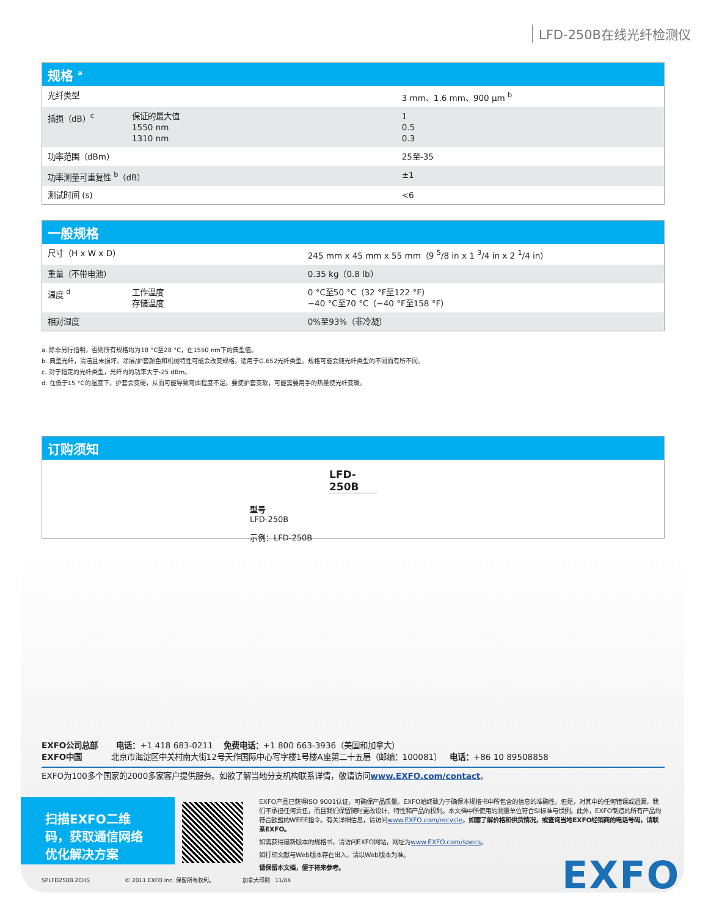LFD-250B在线光纤检测仪
规格 <sup>a</sup>
| 光纤类型 | | 3 mm、1.6 mm、900 μm <sup>b</sup> |
| 插损（dB）<sup>c</sup> | 保证的最大值 1550 nm 1310 nm | 1 0.5 0.3 |
| 功率范围（dBm） | | 25至-35 |
| 功率测量可重复性 <sup>b</sup>（dB） | | ±1 |
| 测试时间 (s) | | <6 |
一般规格
| 尺寸（H x W x D） | | 245 mm x 45 mm x 55 mm（9 <sup>5</sup>/8 in x 1 <sup>3</sup>/4 in x 2 <sup>1</sup>/4 in） |
| 重量（不带电池） | | 0.35 kg（0.8 lb） |
| 温度 <sup>d</sup> | 工作温度 存储温度 | 0 °C至50 °C（32 °F至122 °F） −40 °C至70 °C（−40 °F至158 °F） |
| 相对湿度 | | 0%至93%（非冷凝） |
a. 除非另行指明，否则所有规格均为18 °C至28 °C，在1550 nm下的典型值。
b. 典型光纤，清洁且未损坏。涂层/护套颜色和机械特性可能会改变规格。适用于G.652光纤类型。规格可能会随光纤类型的不同而有所不同。
c. 对于指定的光纤类型，光纤内的功率大于-25 dBm。
d. 在低于15 °C的温度下，护套会变硬，从而可能导致弯曲程度不足。要使护套变软，可能需要用手的热量使光纤变暖。
订购须知
LFD-250B
型号
LFD-250B
示例：LFD-250B
EXFO公司总部 电话：+1 418 683-0211 免费电话：+1 800 663-3936（美国和加拿大）
EXFO中国 北京市海淀区中关村南大街12号天作国际中心写字楼1号楼A座第二十五层（邮编：100081） 电话：+86 10 89508858
EXFO为100多个国家的2000多家客户提供服务。如欲了解当地分支机构联系详情，敬请访问www.EXFO.com/contact。
扫描EXFO二维码，获取通信网络优化解决方案
EXFO产品已获得ISO 9001认证，可确保产品质量。EXFO始终致力于确保本规格书中所包含的信息的准确性。但是，对其中的任何错误或遗漏，我们不承担任何责任，而且我们保留随时更改设计、特性和产品的权利。本文档中所使用的测量单位符合SI标准与惯例。此外，EXFO制造的所有产品均符合欧盟的WEEE指令。有关详细信息，请访问www.EXFO.com/recycle。如需了解价格和供货情况，或查询当地EXFO经销商的电话号码，请联系EXFO。
如需获得最新版本的规格书，请访问EXFO网站，网址为www.EXFO.com/specs。
如打印文献与Web版本存在出入，请以Web版本为准。
请保留本文档，便于将来参考。
SPLFD250B.2CHS © 2011 EXFO Inc. 保留所有权利。 加拿大印刷 11/04
EXFO